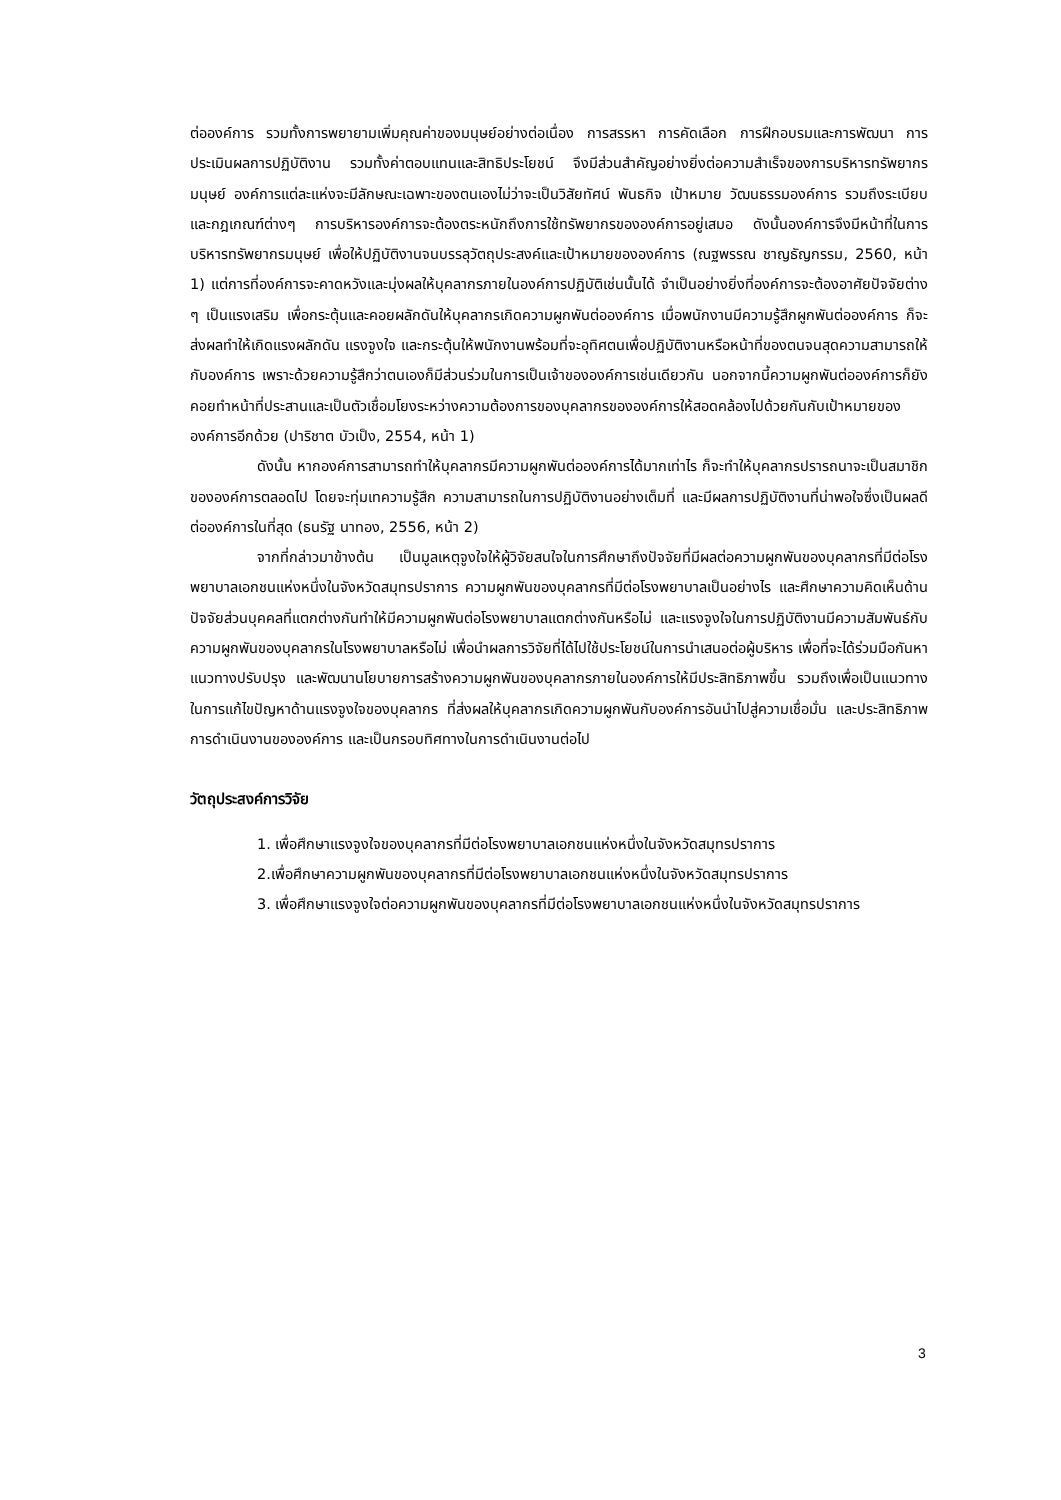ต่อองค์การ รวมทั้งการพยายามเพิ่มคุณค่าของมนุษย์อย่างต่อเนื่อง การสรรหา การคัดเลือก การฝึกอบรมและการพัฒนา การประเมินผลการปฏิบัติงาน รวมทั้งค่าตอบแทนและสิทธิประโยชน์ จึงมีส่วนสำคัญอย่างยิ่งต่อความสำเร็จของการบริหารทรัพยากรมนุษย์ องค์การแต่ละแห่งจะมีลักษณะเฉพาะของตนเองไม่ว่าจะเป็นวิสัยทัศน์ พันธกิจ เป้าหมาย วัฒนธรรมองค์การ รวมถึงระเบียบและกฎเกณฑ์ต่างๆ การบริหารองค์การจะต้องตระหนักถึงการใช้ทรัพยากรขององค์การอยู่เสมอ ดังนั้นองค์การจึงมีหน้าที่ในการบริหารทรัพยากรมนุษย์ เพื่อให้ปฏิบัติงานจนบรรลุวัตถุประสงค์และเป้าหมายขององค์การ (ณฐพรรณ ชาญธัญกรรม, 2560, หน้า 1) แต่การที่องค์การจะคาดหวังและมุ่งผลให้บุคลากรภายในองค์การปฏิบัติเช่นนั้นได้ จำเป็นอย่างยิ่งที่องค์การจะต้องอาศัยปัจจัยต่าง ๆ เป็นแรงเสริม เพื่อกระตุ้นและคอยผลักดันให้บุคลากรเกิดความผูกพันต่อองค์การ เมื่อพนักงานมีความรู้สึกผูกพันต่อองค์การ ก็จะส่งผลทำให้เกิดแรงผลักดัน แรงจูงใจ และกระตุ้นให้พนักงานพร้อมที่จะอุทิศตนเพื่อปฏิบัติงานหรือหน้าที่ของตนจนสุดความสามารถให้กับองค์การ เพราะด้วยความรู้สึกว่าตนเองก็มีส่วนร่วมในการเป็นเจ้าขององค์การเช่นเดียวกัน นอกจากนี้ความผูกพันต่อองค์การก็ยังคอยทำหน้าที่ประสานและเป็นตัวเชื่อมโยงระหว่างความต้องการของบุคลากรขององค์การให้สอดคล้องไปด้วยกันกับเป้าหมายขององค์การอีกด้วย (ปาริชาต บัวเป็ง, 2554, หน้า 1)
ดังนั้น หากองค์การสามารถทำให้บุคลากรมีความผูกพันต่อองค์การได้มากเท่าไร ก็จะทำให้บุคลากรปรารถนาจะเป็นสมาชิกขององค์การตลอดไป โดยจะทุ่มเทความรู้สึก ความสามารถในการปฏิบัติงานอย่างเต็มที่ และมีผลการปฏิบัติงานที่น่าพอใจซึ่งเป็นผลดีต่อองค์การในที่สุด (ธนรัฐ นาทอง, 2556, หน้า 2)
จากที่กล่าวมาข้างต้น เป็นมูลเหตุจูงใจให้ผู้วิจัยสนใจในการศึกษาถึงปัจจัยที่มีผลต่อความผูกพันของบุคลากรที่มีต่อโรงพยาบาลเอกชนแห่งหนึ่งในจังหวัดสมุทรปราการ ความผูกพันของบุคลากรที่มีต่อโรงพยาบาลเป็นอย่างไร และศึกษาความคิดเห็นด้านปัจจัยส่วนบุคคลที่แตกต่างกันทำให้มีความผูกพันต่อโรงพยาบาลแตกต่างกันหรือไม่ และแรงจูงใจในการปฏิบัติงานมีความสัมพันธ์กับความผูกพันของบุคลากรในโรงพยาบาลหรือไม่ เพื่อนำผลการวิจัยที่ได้ไปใช้ประโยชน์ในการนำเสนอต่อผู้บริหาร เพื่อที่จะได้ร่วมมือกันหาแนวทางปรับปรุง และพัฒนานโยบายการสร้างความผูกพันของบุคลากรภายในองค์การให้มีประสิทธิภาพขึ้น รวมถึงเพื่อเป็นแนวทางในการแก้ไขปัญหาด้านแรงจูงใจของบุคลากร ที่ส่งผลให้บุคลากรเกิดความผูกพันกับองค์การอันนำไปสู่ความเชื่อมั่น และประสิทธิภาพการดำเนินงานขององค์การ และเป็นกรอบทิศทางในการดำเนินงานต่อไป
วัตถุประสงค์การวิจัย
1. เพื่อศึกษาแรงจูงใจของบุคลากรที่มีต่อโรงพยาบาลเอกชนแห่งหนึ่งในจังหวัดสมุทรปราการ
2.เพื่อศึกษาความผูกพันของบุคลากรที่มีต่อโรงพยาบาลเอกชนแห่งหนึ่งในจังหวัดสมุทรปราการ
3. เพื่อศึกษาแรงจูงใจต่อความผูกพันของบุคลากรที่มีต่อโรงพยาบาลเอกชนแห่งหนึ่งในจังหวัดสมุทรปราการ
3